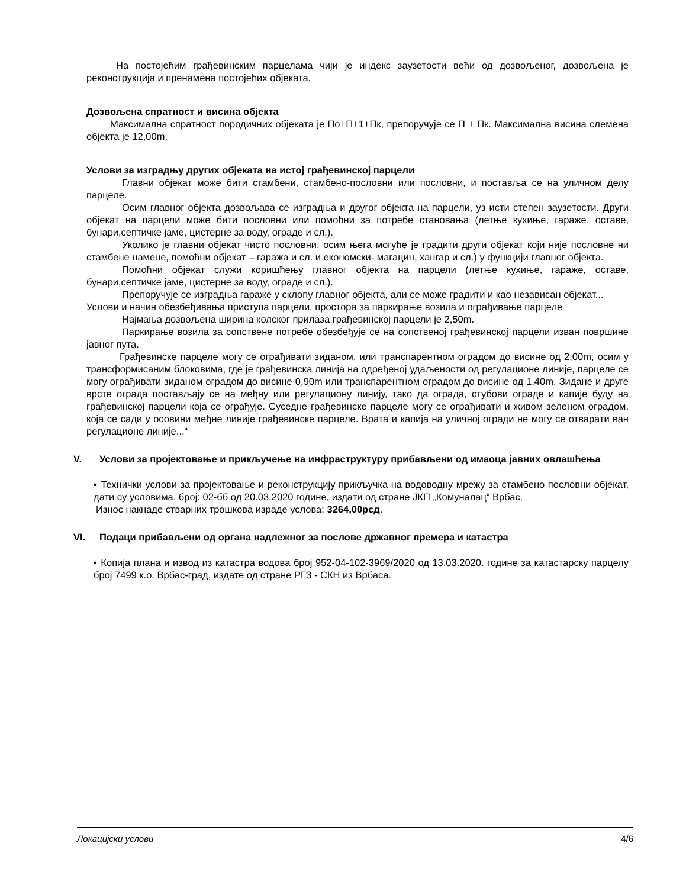На постојећим грађевинским парцелама чији је индекс заузетости већи од дозвољеног, дозвољена је реконструкција и пренамена постојећих објеката.
Дозвољена спратност и висина објекта
Максимална спратност породичних објеката је По+П+1+Пк, препоручује се П + Пк. Максимална висина слемена објекта је 12,00m.
Услови за изградњу других објеката на истој грађевинској парцели
Главни објекат може бити стамбени, стамбено-пословни или пословни, и поставља се на уличном делу парцеле.
Осим главног објекта дозвољава се изградња и другог објекта на парцели, уз исти степен заузетости. Други објекат на парцели може бити пословни или помоћни за потребе становања (летње кухиње, гараже, оставе, бунари,септичке јаме, цистерне за воду, ограде и сл.).
Уколико је главни објекат чисто пословни, осим њега могуће је градити други објекат који није пословне ни стамбене намене, помоћни објекат – гаража и сл. и економски- магацин, хангар и сл.) у функцији главног објекта.
Помоћни објекат служи коришћењу главног објекта на парцели (летње кухиње, гараже, оставе, бунари,септичке јаме, цистерне за воду, ограде и сл.).
Препоручује се изградња гараже у склопу главног објекта, али се може градити и као независан објекат...
Услови и начин обезбеђивања приступа парцели, простора за паркирање возила и ограђивање парцеле
Најмања дозвољена ширина колског прилаза грађевинској парцели је 2,50m.
Паркирање возила за сопствене потребе обезбеђује се на сопственој грађевинској парцели изван површине јавног пута.
Грађевинске парцеле могу се ограђивати зиданом, или транспарентном оградом до висине од 2,00m, осим у трансформисаним блоковима, где је грађевинска линија на одређеној удаљености од регулационе линије, парцеле се могу ограђивати зиданом оградом до висине 0,90m или транспарентном оградом до висине од 1,40m. Зидане и друге врсте ограда постављају се на међну или регулациону линију, тако да ограда, стубови ограде и капије буду на грађевинској парцели која се ограђује. Суседне грађевинске парцеле могу се ограђивати и живом зеленом оградом, која се сади у осовини међне линије грађевинске парцеле. Врата и капија на уличној огради не могу се отварати ван регулационе линије...“
V. Услови за пројектовање и прикључење на инфраструктуру прибављени од имаоца јавних овлашћења
▪ Технички услови за пројектовање и реконструкцију прикључка на водоводну мрежу за стамбено пословни објекат, дати су условима, број: 02-бб од 20.03.2020 године, издати од стране ЈКП „Комуналац“ Врбас.
Износ накнаде стварних трошкова израде услова: 3264,00рсд.
VI. Подаци прибављени од органа надлежног за послове државног премера и катастра
▪ Копија плана и извод из катастра водова број 952-04-102-3969/2020 од 13.03.2020. године за катастарску парцелу број 7499 к.о. Врбас-град, издате од стране РГЗ - СКН из Врбаса.
Локацијски услови 4/6